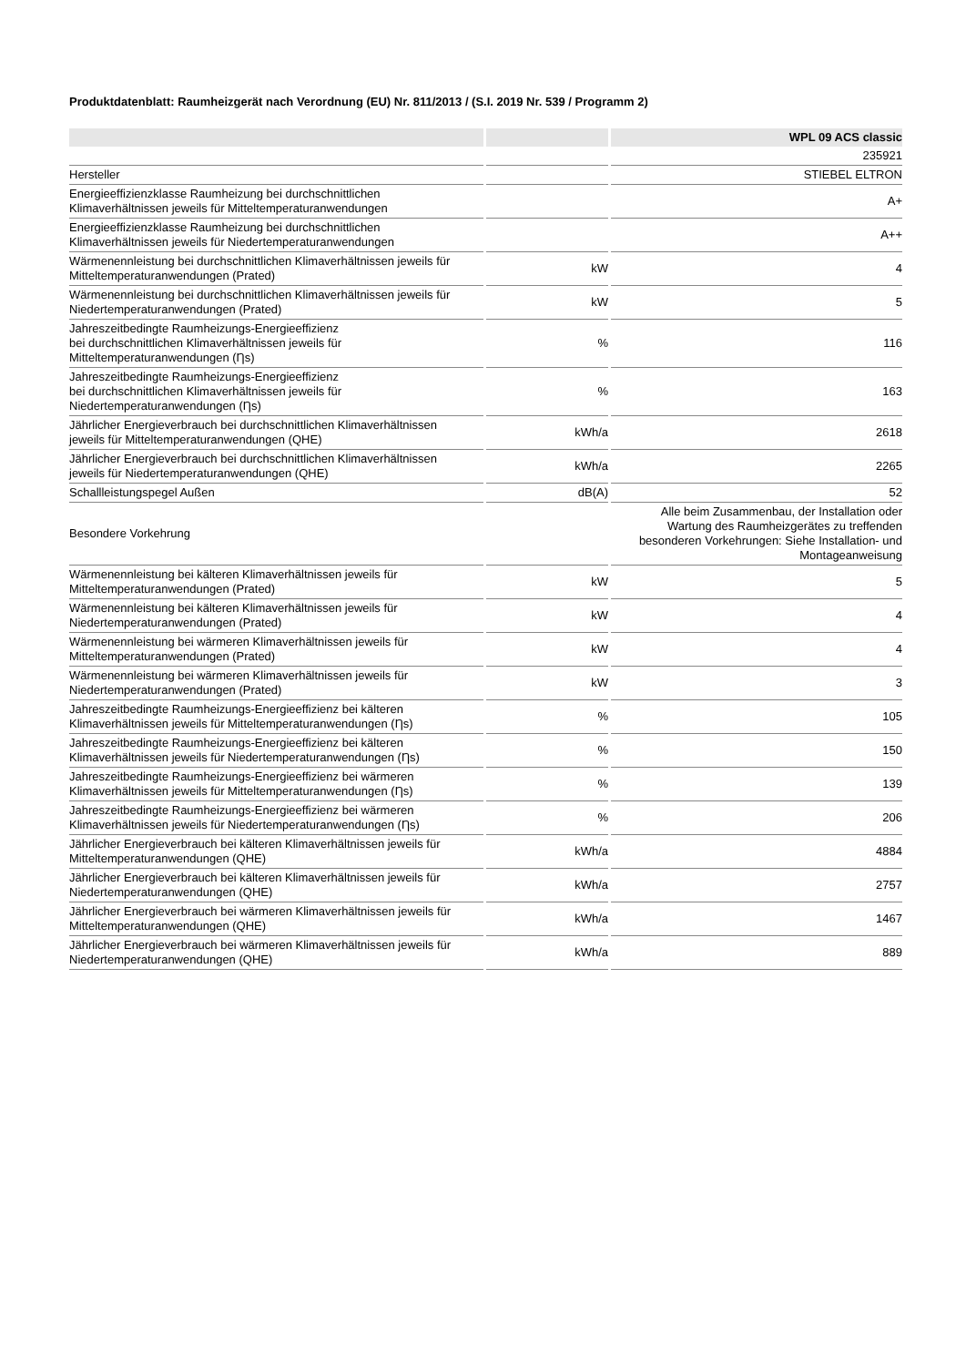Produktdatenblatt: Raumheizgerät nach Verordnung (EU) Nr. 811/2013 / (S.I. 2019 Nr. 539 / Programm 2)
| | | WPL 09 ACS classic |
| | | 235921 |
| Hersteller | | STIEBEL ELTRON |
| Energieeffizienzklasse Raumheizung bei durchschnittlichen Klimaverhältnissen jeweils für Mitteltemperaturanwendungen | | A+ |
| Energieeffizienzklasse Raumheizung bei durchschnittlichen Klimaverhältnissen jeweils für Niedertemperaturanwendungen | | A++ |
| Wärmenennleistung bei durchschnittlichen Klimaverhältnissen jeweils für Mitteltemperaturanwendungen (Prated) | kW | 4 |
| Wärmenennleistung bei durchschnittlichen Klimaverhältnissen jeweils für Niedertemperaturanwendungen (Prated) | kW | 5 |
| Jahreszeitbedingte Raumheizungs-Energieeffizienz bei durchschnittlichen Klimaverhältnissen jeweils für Mitteltemperaturanwendungen (Ƞs) | % | 116 |
| Jahreszeitbedingte Raumheizungs-Energieeffizienz bei durchschnittlichen Klimaverhältnissen jeweils für Niedertemperaturanwendungen (Ƞs) | % | 163 |
| Jährlicher Energieverbrauch bei durchschnittlichen Klimaverhältnissen jeweils für Mitteltemperaturanwendungen (QHE) | kWh/a | 2618 |
| Jährlicher Energieverbrauch bei durchschnittlichen Klimaverhältnissen jeweils für Niedertemperaturanwendungen (QHE) | kWh/a | 2265 |
| Schallleistungspegel Außen | dB(A) | 52 |
| Besondere Vorkehrung | | Alle beim Zusammenbau, der Installation oder Wartung des Raumheizgerätes zu treffenden besonderen Vorkehrungen: Siehe Installation- und Montageanweisung |
| Wärmenennleistung bei kälteren Klimaverhältnissen jeweils für Mitteltemperaturanwendungen (Prated) | kW | 5 |
| Wärmenennleistung bei kälteren Klimaverhältnissen jeweils für Niedertemperaturanwendungen (Prated) | kW | 4 |
| Wärmenennleistung bei wärmeren Klimaverhältnissen jeweils für Mitteltemperaturanwendungen (Prated) | kW | 4 |
| Wärmenennleistung bei wärmeren Klimaverhältnissen jeweils für Niedertemperaturanwendungen (Prated) | kW | 3 |
| Jahreszeitbedingte Raumheizungs-Energieeffizienz bei kälteren Klimaverhältnissen jeweils für Mitteltemperaturanwendungen (Ƞs) | % | 105 |
| Jahreszeitbedingte Raumheizungs-Energieeffizienz bei kälteren Klimaverhältnissen jeweils für Niedertemperaturanwendungen (Ƞs) | % | 150 |
| Jahreszeitbedingte Raumheizungs-Energieeffizienz bei wärmeren Klimaverhältnissen jeweils für Mitteltemperaturanwendungen (Ƞs) | % | 139 |
| Jahreszeitbedingte Raumheizungs-Energieeffizienz bei wärmeren Klimaverhältnissen jeweils für Niedertemperaturanwendungen (Ƞs) | % | 206 |
| Jährlicher Energieverbrauch bei kälteren Klimaverhältnissen jeweils für Mitteltemperaturanwendungen (QHE) | kWh/a | 4884 |
| Jährlicher Energieverbrauch bei kälteren Klimaverhältnissen jeweils für Niedertemperaturanwendungen (QHE) | kWh/a | 2757 |
| Jährlicher Energieverbrauch bei wärmeren Klimaverhältnissen jeweils für Mitteltemperaturanwendungen (QHE) | kWh/a | 1467 |
| Jährlicher Energieverbrauch bei wärmeren Klimaverhältnissen jeweils für Niedertemperaturanwendungen (QHE) | kWh/a | 889 |